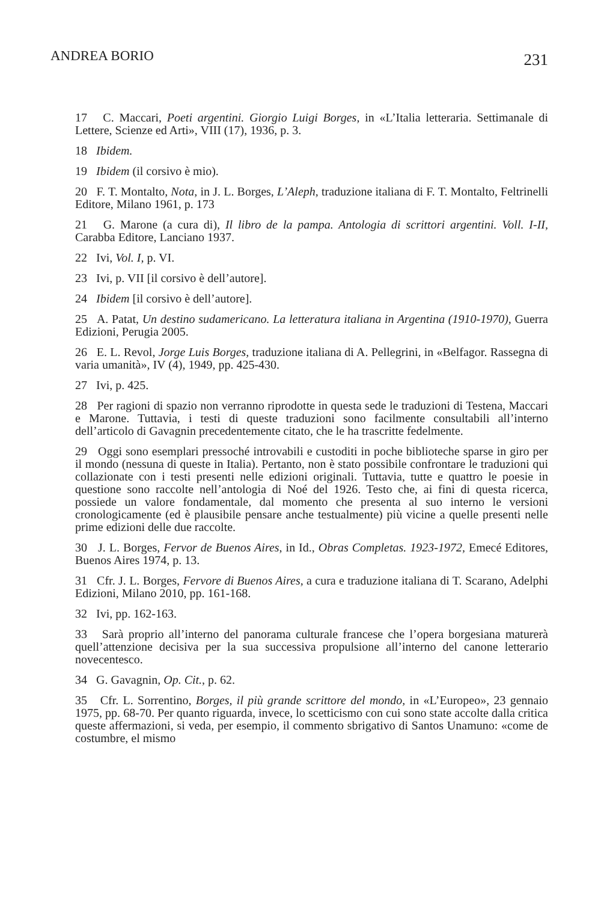ANDREA BORIO 231
17 C. Maccari, Poeti argentini. Giorgio Luigi Borges, in «L’Italia letteraria. Settimanale di Lettere, Scienze ed Arti», VIII (17), 1936, p. 3.
18 Ibidem.
19 Ibidem (il corsivo è mio).
20 F. T. Montalto, Nota, in J. L. Borges, L’Aleph, traduzione italiana di F. T. Montalto, Feltrinelli Editore, Milano 1961, p. 173
21 G. Marone (a cura di), Il libro de la pampa. Antologia di scrittori argentini. Voll. I-II, Carabba Editore, Lanciano 1937.
22 Ivi, Vol. I, p. VI.
23 Ivi, p. VII [il corsivo è dell’autore].
24 Ibidem [il corsivo è dell’autore].
25 A. Patat, Un destino sudamericano. La letteratura italiana in Argentina (1910-1970), Guerra Edizioni, Perugia 2005.
26 E. L. Revol, Jorge Luis Borges, traduzione italiana di A. Pellegrini, in «Belfagor. Rassegna di varia umanità», IV (4), 1949, pp. 425-430.
27 Ivi, p. 425.
28 Per ragioni di spazio non verranno riprodotte in questa sede le traduzioni di Testena, Maccari e Marone. Tuttavia, i testi di queste traduzioni sono facilmente consultabili all’interno dell’articolo di Gavagnin precedentemente citato, che le ha trascritte fedelmente.
29 Oggi sono esemplari pressoché introvabili e custoditi in poche biblioteche sparse in giro per il mondo (nessuna di queste in Italia). Pertanto, non è stato possibile confrontare le traduzioni qui collazionate con i testi presenti nelle edizioni originali. Tuttavia, tutte e quattro le poesie in questione sono raccolte nell’antologia di Noé del 1926. Testo che, ai fini di questa ricerca, possiede un valore fondamentale, dal momento che presenta al suo interno le versioni cronologicamente (ed è plausibile pensare anche testualmente) più vicine a quelle presenti nelle prime edizioni delle due raccolte.
30 J. L. Borges, Fervor de Buenos Aires, in Id., Obras Completas. 1923-1972, Emecé Editores, Buenos Aires 1974, p. 13.
31 Cfr. J. L. Borges, Fervore di Buenos Aires, a cura e traduzione italiana di T. Scarano, Adelphi Edizioni, Milano 2010, pp. 161-168.
32 Ivi, pp. 162-163.
33 Sarà proprio all’interno del panorama culturale francese che l’opera borgesiana maturerà quell’attenzione decisiva per la sua successiva propulsione all’interno del canone letterario novecentesco.
34 G. Gavagnin, Op. Cit., p. 62.
35 Cfr. L. Sorrentino, Borges, il più grande scrittore del mondo, in «L’Europeo», 23 gennaio 1975, pp. 68-70. Per quanto riguarda, invece, lo scetticismo con cui sono state accolte dalla critica queste affermazioni, si veda, per esempio, il commento sbrigativo di Santos Unamuno: «come de costumbre, el mismo